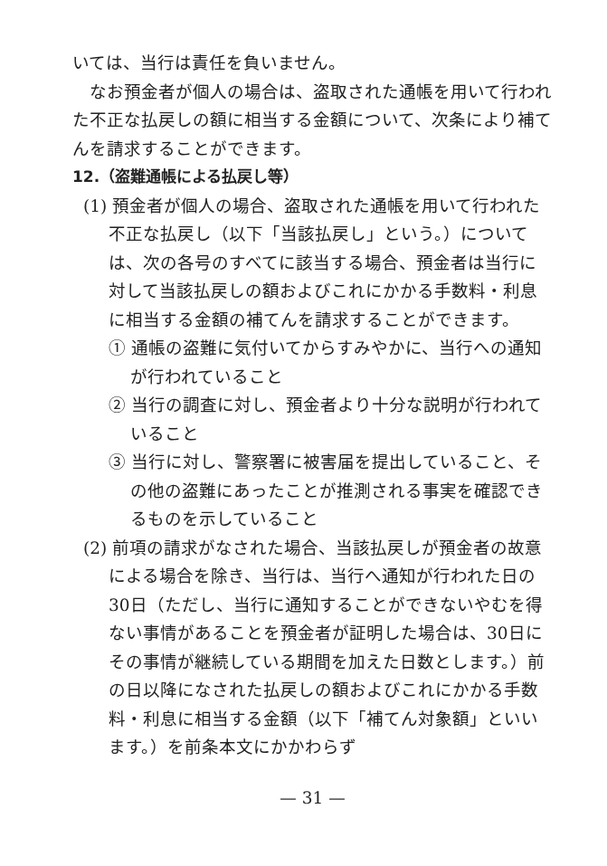いては、当行は責任を負いません。
なお預金者が個人の場合は、盗取された通帳を用いて行われた不正な払戻しの額に相当する金額について、次条により補てんを請求することができます。
12.（盗難通帳による払戻し等）
(1) 預金者が個人の場合、盗取された通帳を用いて行われた不正な払戻し（以下「当該払戻し」という。）については、次の各号のすべてに該当する場合、預金者は当行に対して当該払戻しの額およびこれにかかる手数料・利息に相当する金額の補てんを請求することができます。
① 通帳の盗難に気付いてからすみやかに、当行への通知が行われていること
② 当行の調査に対し、預金者より十分な説明が行われていること
③ 当行に対し、警察署に被害届を提出していること、その他の盗難にあったことが推測される事実を確認できるものを示していること
(2) 前項の請求がなされた場合、当該払戻しが預金者の故意による場合を除き、当行は、当行へ通知が行われた日の30日（ただし、当行に通知することができないやむを得ない事情があることを預金者が証明した場合は、30日にその事情が継続している期間を加えた日数とします。）前の日以降になされた払戻しの額およびこれにかかる手数料・利息に相当する金額（以下「補てん対象額」といいます。）を前条本文にかかわらず
— 31 —